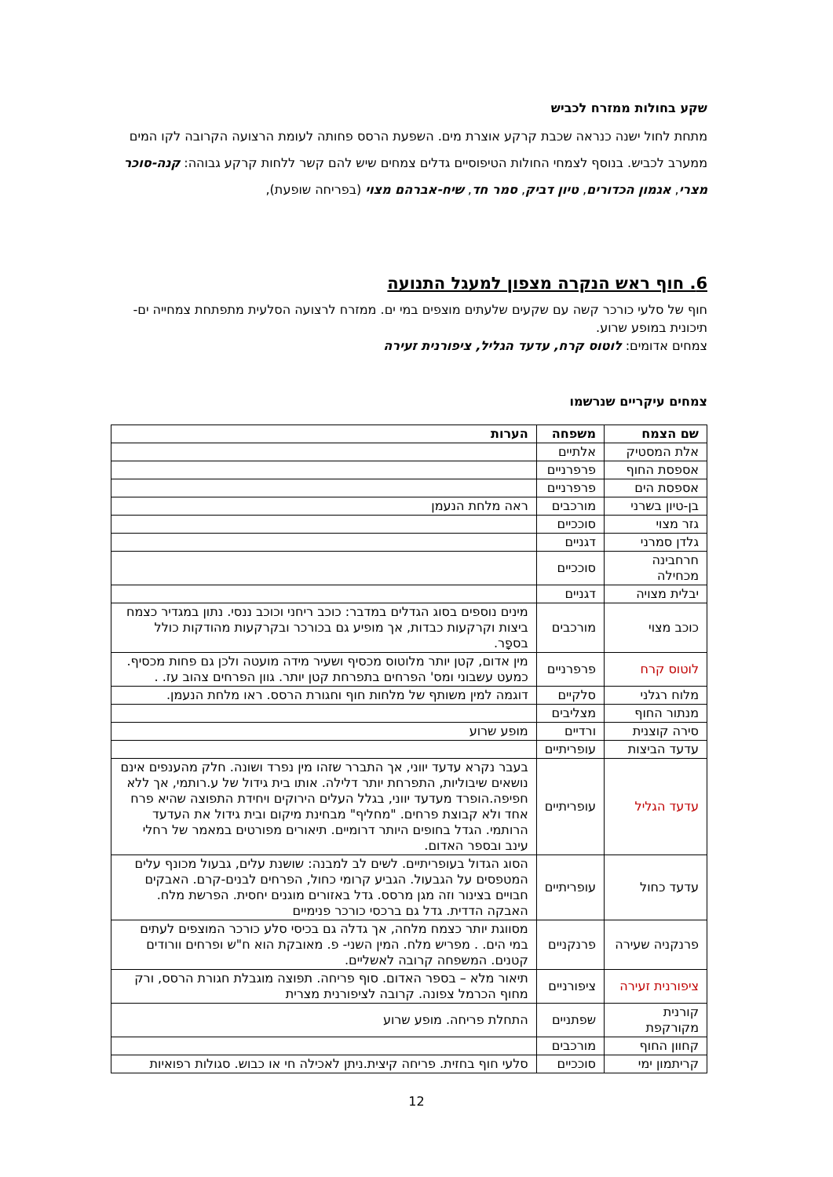שקע בחולות ממזרח לכביש
מתחת לחול ישנה כנראה שכבת קרקע אוצרת מים. השפעת הרסס פחותה לעומת הרצועה הקרובה לקו המים ממערב לכביש. בנוסף לצמחי החולות הטיפוסיים גדלים צמחים שיש להם קשר ללחות קרקע גבוהה: קנה-סוכר מצרי, אגמון הכדורים, טיון דביק, סמר חד, שיח-אברהם מצוי (בפריחה שופעת),
6. חוף ראש הנקרה מצפון למעגל התנועה
חוף של סלעי כורכר קשה עם שקעים שלעתים מוצפים במי ים. ממזרח לרצועה הסלעית מתפתחת צמחייה ים-תיכונית במופע שרוע.
צמחים אדומים: לוטוס קרח, עדעד הגליל, ציפורנית זעירה
צמחים עיקריים שנרשמו
| שם הצמח | משפחה | הערות |
| --- | --- | --- |
| אלת המסטיק | אלתיים | |
| אספסת החוף | פרפרניים | |
| אספסת הים | פרפרניים | |
| בן-טיון בשרני | מורכבים | ראה מלחת הנעמן |
| גזר מצוי | סוככיים | |
| גלדן סמרני | דגניים | |
| חרחבינה מכחילה | סוככיים | |
| יבלית מצויה | דגניים | |
| כוכב מצוי | מורכבים | מינים נוספים בסוג הגדלים במדבר: כוכב ריחני וכוכב ננסי. נתון במגדיר כצמח ביצות וקרקעות כבדות, אך מופיע גם בכורכר ובקרקעות מהודקות כולל בספָר. |
| לוטוס קרח | פרפרניים | מין אדום, קטן יותר מלוטוס מכסיף ושעיר מידה מועטה ולכן גם פחות מכסיף. כמעט עשבוני ומס' הפרחים בתפרחת קטן יותר. גוון הפרחים צהוב עז. . |
| מלוח רגלני | סלקיים | דוגמה למין משותף של מלחות חוף וחגורת הרסס. ראו מלחת הנעמן. |
| מנתור החוף | מצליבים | |
| סירה קוצנית | ורדיים | מופע שרוע |
| עדעד הביצות | עופריתיים | |
| עדעד הגליל | עופריתיים | בעבר נקרא עדעד יווני, אך התברר שזהו מין נפרד ושונה. חלק מהענפים אינם נושאים שיבוליות, התפרחת יותר דלילה. אותו בית גידול של ע.רותמי, אך ללא חפיפה.הופרד מעדעד יווני, בגלל העלים הירוקים ויחידת התפוצה שהיא פרח אחד ולא קבוצת פרחים. "מחליף" מבחינת מיקום ובית גידול את העדעד הרותמי. הגדל בחופים היותר דרומיים. תיאורים מפורטים במאמר של רחלי עינב ובספר האדום. |
| עדעד כחול | עופריתיים | הסוג הגדול בעופריתיים. לשים לב למבנה: שושנת עלים, גבעול מכונף עלים המטפסים על הגבעול. הגביע קרומי כחול, הפרחים לבנים-קרם. האבקים חבויים בצינור וזה מגן מרסס. גדל באזורים מוגנים יחסית. הפרשת מלח. האבקה הדדית. גדל גם ברכסי כורכר פנימיים |
| פרנקניה שעירה | פרנקניים | מסווגת יותר כצמח מלחה, אך גדלה גם בכיסי סלע כורכר המוצפים לעתים במי הים. . מפריש מלח. המין השני- פ. מאובקת הוא ח"ש ופרחים וורודים קטנים. המשפחה קרובה לאשליים. |
| ציפורנית זעירה | ציפורניים | תיאור מלא – בספר האדום. סוף פריחה. תפוצה מוגבלת חגורת הרסס, ורק מחוף הכרמל צפונה. קרובה לציפורנית מצרית |
| קורנית מקורקפת | שפתניים | התחלת פריחה. מופע שרוע |
| קחוון החוף | מורכבים | |
| קריתמון ימי | סוככיים | סלעי חוף בחזית. פריחה קיצית.ניתן לאכילה חי או כבוש. סגולות רפואיות |
12